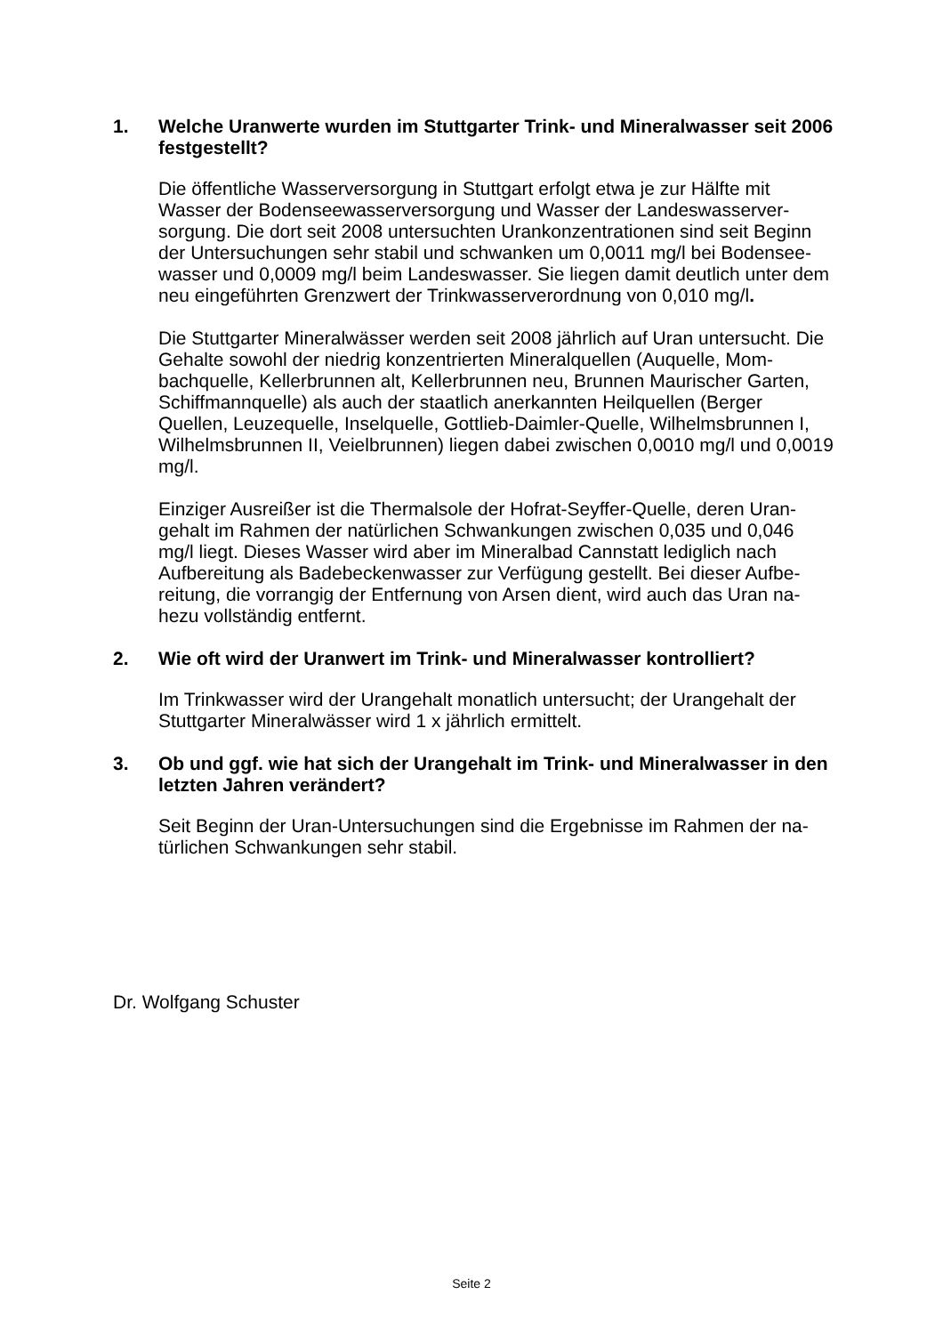1. Welche Uranwerte wurden im Stuttgarter Trink- und Mineralwasser seit 2006 festgestellt?
Die öffentliche Wasserversorgung in Stuttgart erfolgt etwa je zur Hälfte mit Wasser der Bodenseewasserversorgung und Wasser der Landeswasserver-sorgung. Die dort seit 2008 untersuchten Urankonzentrationen sind seit Beginn der Untersuchungen sehr stabil und schwanken um 0,0011 mg/l bei Bodensee-wasser und 0,0009 mg/l beim Landeswasser. Sie liegen damit deutlich unter dem neu eingeführten Grenzwert der Trinkwasserverordnung von 0,010 mg/l.
Die Stuttgarter Mineralwässer werden seit 2008 jährlich auf Uran untersucht. Die Gehalte sowohl der niedrig konzentrierten Mineralquellen (Auquelle, Mom-bachquelle, Kellerbrunnen alt, Kellerbrunnen neu, Brunnen Maurischer Garten, Schiffmannquelle) als auch der staatlich anerkannten Heilquellen (Berger Quellen, Leuzequelle, Inselquelle, Gottlieb-Daimler-Quelle, Wilhelmsbrunnen I, Wilhelmsbrunnen II, Veielbrunnen) liegen dabei zwischen 0,0010 mg/l und 0,0019 mg/l.
Einziger Ausreißer ist die Thermalsole der Hofrat-Seyffer-Quelle, deren Uran-gehalt im Rahmen der natürlichen Schwankungen zwischen 0,035 und 0,046 mg/l liegt. Dieses Wasser wird aber im Mineralbad Cannstatt lediglich nach Aufbereitung als Badebeckenwasser zur Verfügung gestellt. Bei dieser Aufbe-reitung, die vorrangig der Entfernung von Arsen dient, wird auch das Uran na-hezu vollständig entfernt.
2. Wie oft wird der Uranwert im Trink- und Mineralwasser kontrolliert?
Im Trinkwasser wird der Urangehalt monatlich untersucht; der Urangehalt der Stuttgarter Mineralwässer wird 1 x jährlich ermittelt.
3. Ob und ggf. wie hat sich der Urangehalt im Trink- und Mineralwasser in den letzten Jahren verändert?
Seit Beginn der Uran-Untersuchungen sind die Ergebnisse im Rahmen der na-türlichen Schwankungen sehr stabil.
Dr. Wolfgang Schuster
Seite 2